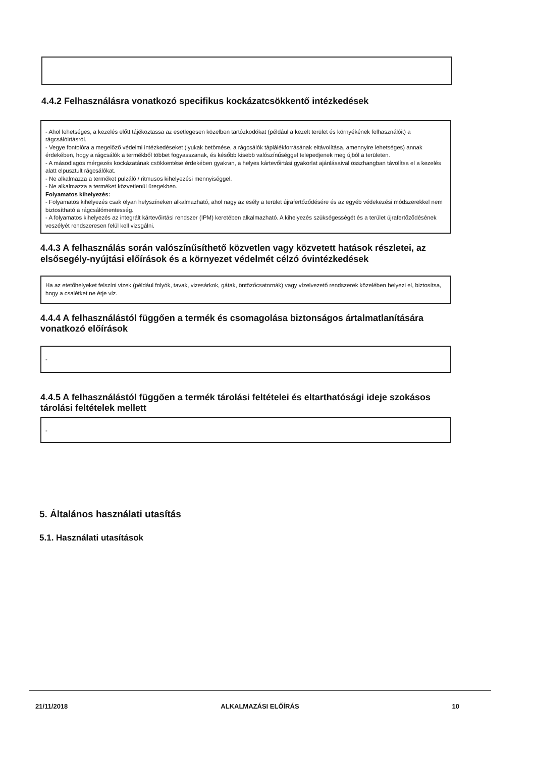4.4.2 Felhasználásra vonatkozó specifikus kockázatcsökkentő intézkedések
- Ahol lehetséges, a kezelés előtt tájékoztassa az esetlegesen közelben tartózkodókat (például a kezelt terület és környékének felhasználóit) a rágcsálóirtásról.
- Vegye fontolóra a megelőző védelmi intézkedéseket (lyukak betömése, a rágcsálók táplálékforrásának eltávolítása, amennyire lehetséges) annak érdekében, hogy a rágcsálók a termékből többet fogyasszanak, és később kisebb valószínűséggel telepedjenek meg újból a területen.
- A másodlagos mérgezés kockázatának csökkentése érdekében gyakran, a helyes kártevőirtási gyakorlat ajánlásaival összhangban távolítsa el a kezelés alatt elpusztult rágcsálókat.
- Ne alkalmazza a terméket pulzáló / ritmusos kihelyezési mennyiséggel.
- Ne alkalmazza a terméket közvetlenül üregekben.
Folyamatos kihelyezés:
- Folyamatos kihelyezés csak olyan helyszíneken alkalmazható, ahol nagy az esély a terület újrafertőződésére és az egyéb védekezési módszerekkel nem biztosítható a rágcsálómentesség.
- A folyamatos kihelyezés az integrált kártevőirtási rendszer (IPM) keretében alkalmazható. A kihelyezés szükségességét és a terület újrafertőződésének veszélyét rendszeresen felül kell vizsgálni.
4.4.3 A felhasználás során valószínűsíthető közvetlen vagy közvetett hatások részletei, az elsősegély-nyújtási előírások és a környezet védelmét célzó óvintézkedések
Ha az etetőhelyeket felszíni vizek (például folyók, tavak, vizesárkok, gátak, öntözőcsatornák) vagy vízelvezető rendszerek közelében helyezi el, biztosítsa, hogy a csalétket ne érje víz.
4.4.4 A felhasználástól függően a termék és csomagolása biztonságos ártalmatlanítására vonatkozó előírások
-
4.4.5 A felhasználástól függően a termék tárolási feltételei és eltarthatósági ideje szokásos tárolási feltételek mellett
-
5. Általános használati utasítás
5.1. Használati utasítások
21/11/2018 ALKALMAZÁSI ELŐÍRÁS 10